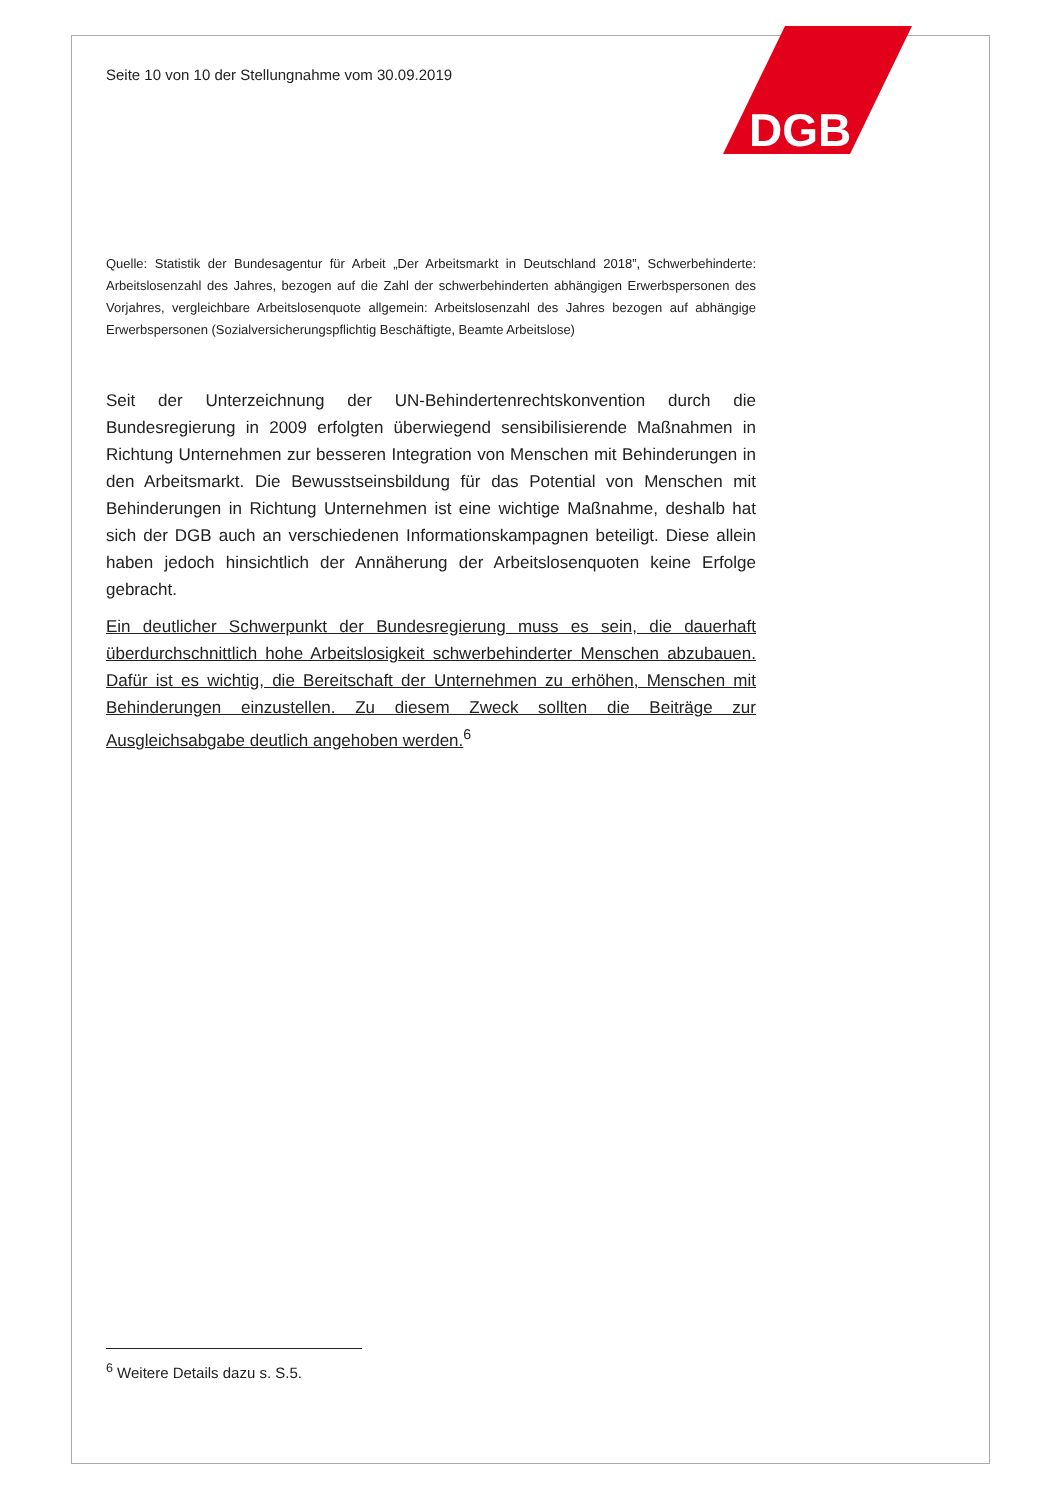DGB
Seite 10 von 10 der Stellungnahme vom 30.09.2019
Quelle: Statistik der Bundesagentur für Arbeit „Der Arbeitsmarkt in Deutschland 2018”, Schwerbehinderte: Arbeitslosenzahl des Jahres, bezogen auf die Zahl der schwerbehinderten abhängigen Erwerbspersonen des Vorjahres, vergleichbare Arbeitslosenquote allgemein: Arbeitslosenzahl des Jahres bezogen auf abhängige Erwerbspersonen (Sozialversicherungspflichtig Beschäftigte, Beamte Arbeitslose)
Seit der Unterzeichnung der UN-Behindertenrechtskonvention durch die Bundesregierung in 2009 erfolgten überwiegend sensibilisierende Maßnahmen in Richtung Unternehmen zur besseren Integration von Menschen mit Behinderungen in den Arbeitsmarkt. Die Bewusstseinsbildung für das Potential von Menschen mit Behinderungen in Richtung Unternehmen ist eine wichtige Maßnahme, deshalb hat sich der DGB auch an verschiedenen Informationskampagnen beteiligt. Diese allein haben jedoch hinsichtlich der Annäherung der Arbeitslosenquoten keine Erfolge gebracht.
Ein deutlicher Schwerpunkt der Bundesregierung muss es sein, die dauerhaft überdurchschnittlich hohe Arbeitslosigkeit schwerbehinderter Menschen abzubauen. Dafür ist es wichtig, die Bereitschaft der Unternehmen zu erhöhen, Menschen mit Behinderungen einzustellen. Zu diesem Zweck sollten die Beiträge zur Ausgleichsabgabe deutlich angehoben werden.<sup>6</sup>
<sup>6</sup> Weitere Details dazu s. S.5.